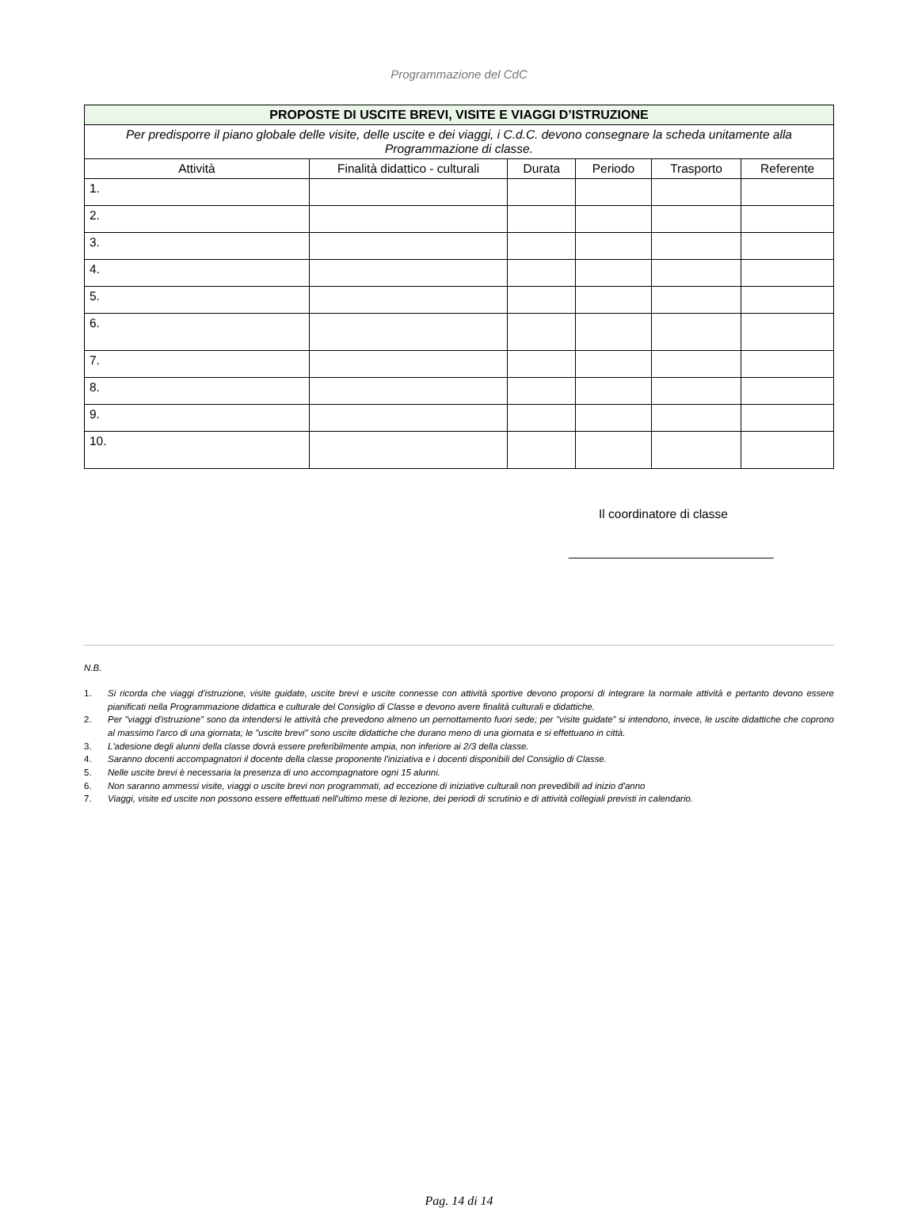Programmazione del CdC
| PROPOSTE DI USCITE BREVI, VISITE E VIAGGI D’ISTRUZIONE | | | | | |
| Per predisporre il piano globale delle visite, delle uscite e dei viaggi, i C.d.C. devono consegnare la scheda unitamente alla Programmazione di classe. | | | | | |
| Attività | Finalità didattico - culturali | Durata | Periodo | Trasporto | Referente |
| 1. | | | | | |
| 2. | | | | | |
| 3. | | | | | |
| 4. | | | | | |
| 5. | | | | | |
| 6. | | | | | |
| 7. | | | | | |
| 8. | | | | | |
| 9. | | | | | |
| 10. | | | | | |
Il coordinatore di classe
______________________________
N.B.
1. Si ricorda che viaggi d'istruzione, visite guidate, uscite brevi e uscite connesse con attività sportive devono proporsi di integrare la normale attività e pertanto devono essere pianificati nella Programmazione didattica e culturale del Consiglio di Classe e devono avere finalità culturali e didattiche.
2. Per "viaggi d'istruzione" sono da intendersi le attività che prevedono almeno un pernottamento fuori sede; per "visite guidate” si intendono, invece, le uscite didattiche che coprono al massimo l'arco di una giornata; le "uscite brevi" sono uscite didattiche che durano meno di una giornata e si effettuano in città.
3. L'adesione degli alunni della classe dovrà essere preferibilmente ampia, non inferiore ai 2/3 della classe.
4. Saranno docenti accompagnatori il docente della classe proponente l'iniziativa e i docenti disponibili del Consiglio di Classe.
5. Nelle uscite brevi è necessaria la presenza di uno accompagnatore ogni 15 alunni.
6. Non saranno ammessi visite, viaggi o uscite brevi non programmati, ad eccezione di iniziative culturali non prevedibili ad inizio d'anno
7. Viaggi, visite ed uscite non possono essere effettuati nell'ultimo mese di lezione, dei periodi di scrutinio e di attività collegiali previsti in calendario.
Pag. 14 di 14